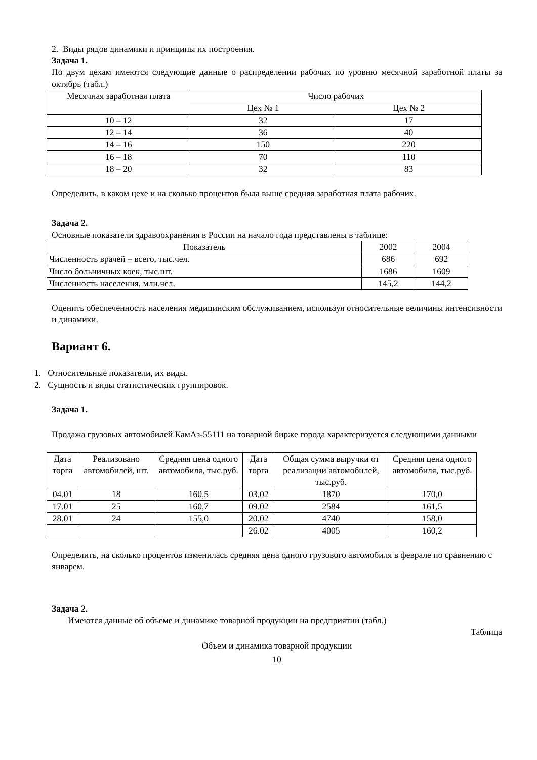2. Виды рядов динамики и принципы их построения.
Задача 1.
По двум цехам имеются следующие данные о распределении рабочих по уровню месячной заработной платы за октябрь (табл.)
| Месячная заработная плата | Число рабочих | |
| --- | --- | --- |
| | Цех № 1 | Цех № 2 |
| 10 – 12 | 32 | 17 |
| 12 – 14 | 36 | 40 |
| 14 – 16 | 150 | 220 |
| 16 – 18 | 70 | 110 |
| 18 – 20 | 32 | 83 |
Определить, в каком цехе и на сколько процентов была выше средняя заработная плата рабочих.
Задача 2.
Основные показатели здравоохранения в России на начало года представлены в таблице:
| Показатель | 2002 | 2004 |
| --- | --- | --- |
| Численность врачей – всего, тыс.чел. | 686 | 692 |
| Число больничных коек, тыс.шт. | 1686 | 1609 |
| Численность населения, млн.чел. | 145,2 | 144,2 |
Оценить обеспеченность населения медицинским обслуживанием, используя относительные величины интенсивности и динамики.
Вариант 6.
1. Относительные показатели, их виды.
2. Сущность и виды статистических группировок.
Задача 1.
Продажа грузовых автомобилей КамАз-55111 на товарной бирже города характеризуется следующими данными
| Дата торга | Реализовано автомобилей, шт. | Средняя цена одного автомобиля, тыс.руб. | Дата торга | Общая сумма выручки от реализации автомобилей, тыс.руб. | Средняя цена одного автомобиля, тыс.руб. |
| --- | --- | --- | --- | --- | --- |
| 04.01 | 18 | 160,5 | 03.02 | 1870 | 170,0 |
| 17.01 | 25 | 160,7 | 09.02 | 2584 | 161,5 |
| 28.01 | 24 | 155,0 | 20.02 | 4740 | 158,0 |
| | | | 26.02 | 4005 | 160,2 |
Определить, на сколько процентов изменилась средняя цена одного грузового автомобиля в феврале по сравнению с январем.
Задача 2.
Имеются данные об объеме и динамике товарной продукции на предприятии (табл.)
Таблица
Объем и динамика товарной продукции
10